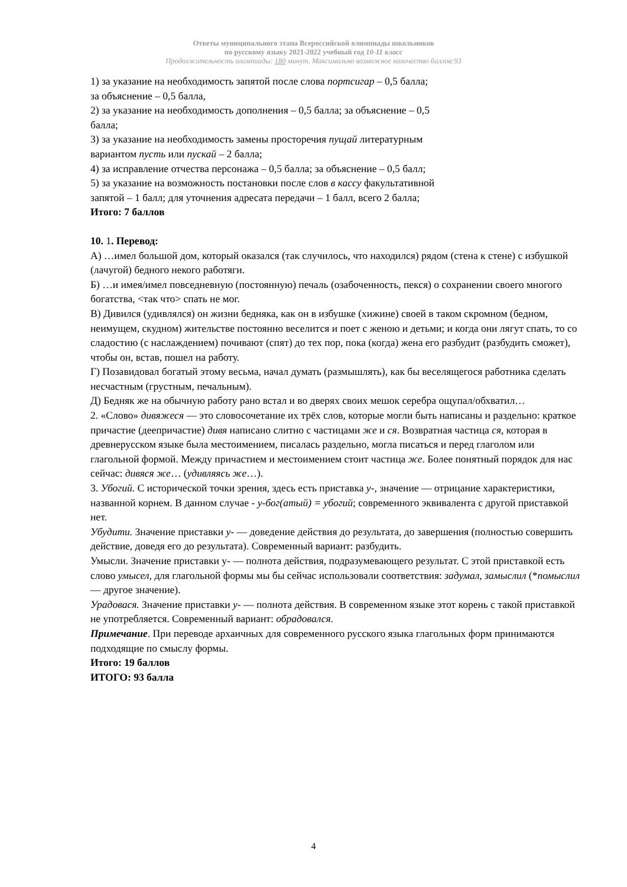Ответы муниципального этапа Всероссийской олимпиады школьников
по русскому языку 2021-2022 учебный год 10-11 класс
Продолжительность олимпиады: 180 минут. Максимально возможное количество баллов:93
1) за указание на необходимость запятой после слова портсигар – 0,5 балла;
за объяснение – 0,5 балла,
2) за указание на необходимость дополнения – 0,5 балла; за объяснение – 0,5
балла;
3) за указание на необходимость замены просторечия пущай литературным
вариантом пусть или пускай – 2 балла;
4) за исправление отчества персонажа – 0,5 балла; за объяснение – 0,5 балл;
5) за указание на возможность постановки после слов в кассу факультативной
запятой – 1 балл; для уточнения адресата передачи – 1 балл, всего 2 балла;
Итого: 7 баллов
10. 1. Перевод:
А) …имел большой дом, который оказался (так случилось, что находился) рядом (стена к стене) с избушкой (лачугой) бедного некого работяги.
Б) …и имея/имел повседневную (постоянную) печаль (озабоченность, пекся) о сохранении своего многого богатства, <так что> спать не мог.
В) Дивился (удивлялся) он жизни бедняка, как он в избушке (хижине) своей в таком скромном (бедном, неимущем, скудном) жительстве постоянно веселится и поет с женою и детьми; и когда они лягут спать, то со сладостию (с наслаждением) почивают (спят) до тех пор, пока (когда) жена его разбудит (разбудить сможет), чтобы он, встав, пошел на работу.
Г) Позавидовал богатый этому весьма, начал думать (размышлять), как бы веселящегося работника сделать несчастным (грустным, печальным).
Д) Бедняк же на обычную работу рано встал и во дверях своих мешок серебра ощупал/обхватил…
2. «Слово» дивяжеся — это словосочетание их трёх слов, которые могли быть написаны и раздельно: краткое причастие (деепричастие) дивя написано слитно с частицами же и ся. Возвратная частица ся, которая в древнерусском языке была местоимением, писалась раздельно, могла писаться и перед глаголом или глагольной формой. Между причастием и местоимением стоит частица же. Более понятный порядок для нас сейчас: дивяся же… (удивляясь же…).
3. Убогий. С исторической точки зрения, здесь есть приставка у-, значение — отрицание характеристики, названной корнем. В данном случае - у-бог(атый) = убогий; современного эквивалента с другой приставкой нет.
Убудити. Значение приставки у- — доведение действия до результата, до завершения (полностью совершить действие, доведя его до результата). Современный вариант: разбудить.
Умысли. Значение приставки у- — полнота действия, подразумевающего результат. С этой приставкой есть слово умысел, для глагольной формы мы бы сейчас использовали соответствия: задумал, замыслил (*помыслил — другое значение).
Урадовася. Значение приставки у- — полнота действия. В современном языке этот корень с такой приставкой не употребляется. Современный вариант: обрадовался.
Примечание. При переводе архаичных для современного русского языка глагольных форм принимаются подходящие по смыслу формы.
Итого: 19 баллов
ИТОГО: 93 балла
4